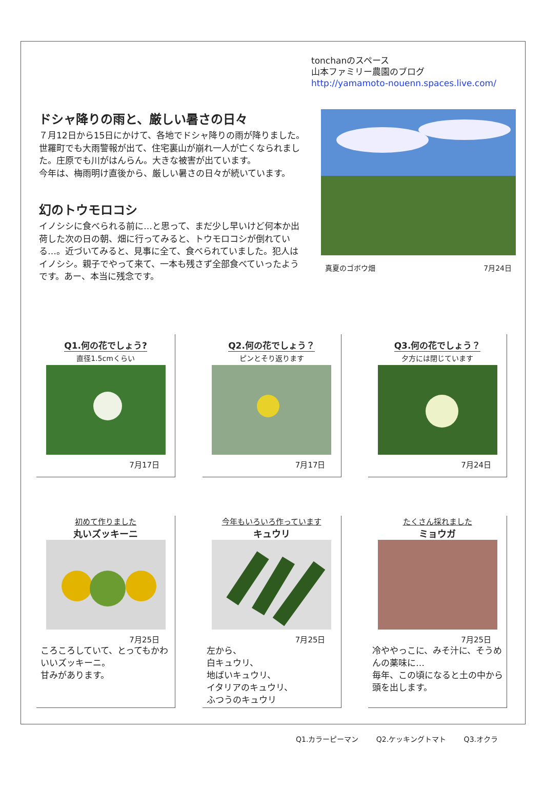tonchanのスペース
山本ファミリー農園のブログ
http://yamamoto-nouenn.spaces.live.com/
ドシャ降りの雨と、厳しい暑さの日々
７月12日から15日にかけて、各地でドシャ降りの雨が降りました。世羅町でも大雨警報が出て、住宅裏山が崩れ一人が亡くなられました。庄原でも川がはんらん。大きな被害が出ています。
今年は、梅雨明け直後から、厳しい暑さの日々が続いています。
幻のトウモロコシ
イノシシに食べられる前に…と思って、まだ少し早いけど何本か出荷した次の日の朝、畑に行ってみると、トウモロコシが倒れている…。近づいてみると、見事に全て、食べられていました。犯人はイノシシ。親子でやって来て、一本も残さず全部食べていったようです。あー、本当に残念です。
真夏のゴボウ畑 7月24日
Q1.何の花でしょう?
直径1.5cmくらい
7月17日
Q2.何の花でしょう？
ピンとそり返ります
7月17日
Q3.何の花でしょう？
夕方には閉じています
7月24日
初めて作りました
丸いズッキーニ
7月25日
ころころしていて、とってもかわいいズッキーニ。
甘みがあります。
今年もいろいろ作っています
キュウリ
7月25日
左から、
白キュウリ、
地ばいキュウリ、
イタリアのキュウリ、
ふつうのキュウリ
たくさん採れました
ミョウガ
7月25日
冷ややっこに、みそ汁に、そうめんの薬味に…
毎年、この頃になると土の中から頭を出します。
Q1.カラーピーマン Q2.ケッキングトマト Q3.オクラ